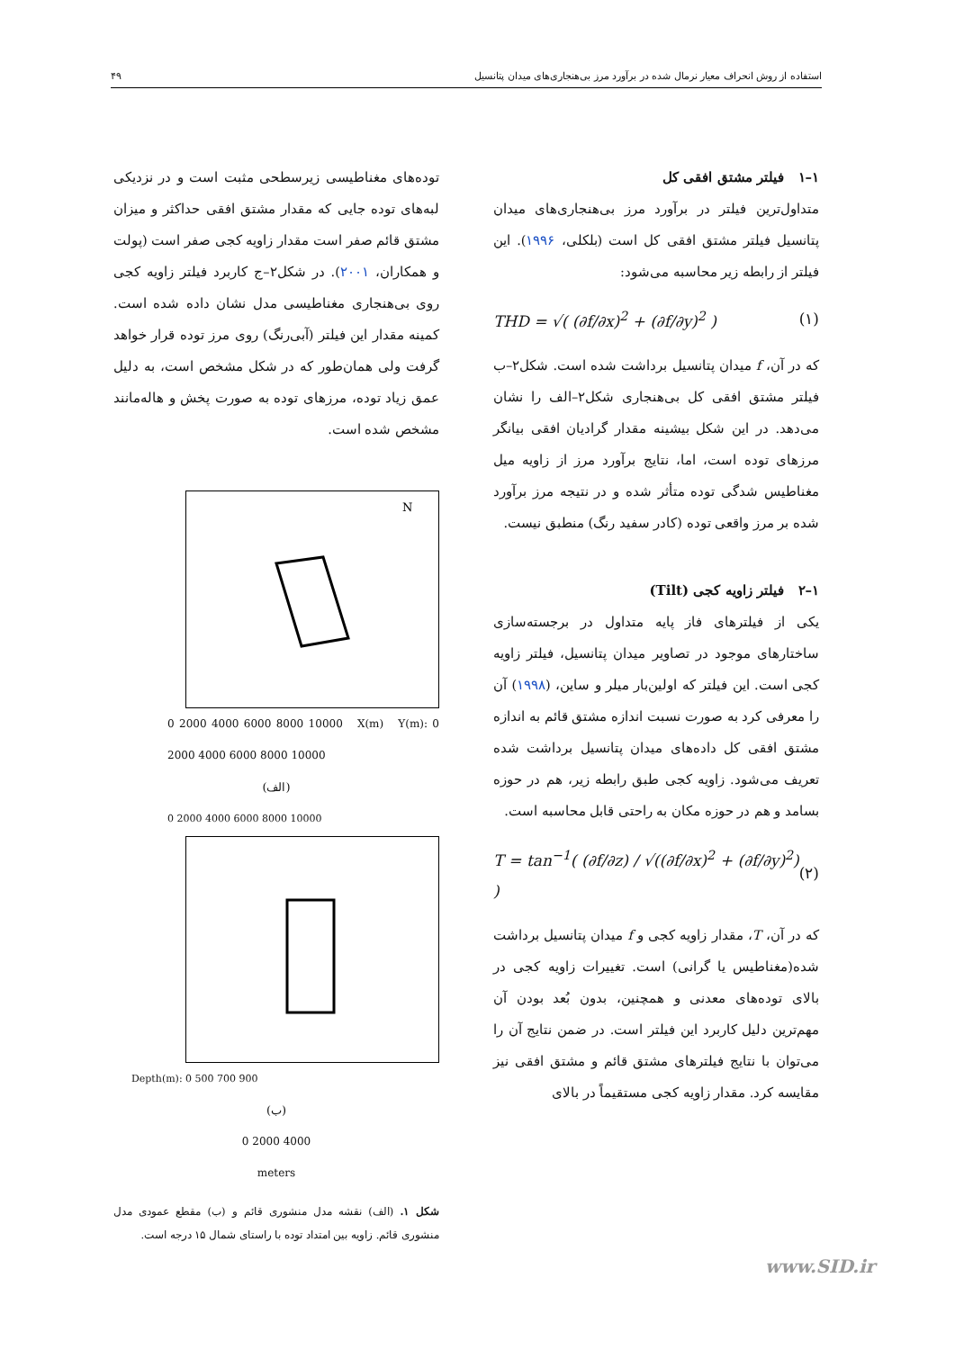استفاده از روش انحراف معیار نرمال شده در برآورد مرز بی‌هنجاری‌های میدان پتانسیل ۴۹
۱–۱ فیلتر مشتق افقی کل
متداول‌ترین فیلتر در برآورد مرز بی‌هنجاری‌های میدان پتانسیل فیلتر مشتق افقی کل است (بلکلی، ۱۹۹۶). این فیلتر از رابطه زیر محاسبه می‌شود:
THD = √( (∂f/∂x)<sup>2</sup> + (∂f/∂y)<sup>2</sup> ) (۱)
که در آن، f میدان پتانسیل برداشت شده است. شکل۲–ب فیلتر مشتق افقی کل بی‌هنجاری شکل۲–الف را نشان می‌دهد. در این شکل بیشینه مقدار گرادیان افقی بیانگر مرزهای توده است، اما، نتایج برآورد مرز از زاویه میل مغناطیس شدگی توده متأثر شده و در نتیجه مرز برآورد شده بر مرز واقعی توده (کادر سفید رنگ) منطبق نیست.
۱–۲ فیلتر زاویه کجی (Tilt)
یکی از فیلترهای فاز پایه متداول در برجسته‌سازی ساختارهای موجود در تصاویر میدان پتانسیل، فیلتر زاویه کجی است. این فیلتر که اولین‌بار میلر و ساین، (۱۹۹۸) آن را معرفی کرد به صورت نسبت اندازه مشتق قائم به اندازه مشتق افقی کل داده‌های میدان پتانسیل برداشت شده تعریف می‌شود. زاویه کجی طبق رابطه زیر، هم در حوزه بسامد و هم در حوزه مکان به راحتی قابل محاسبه است.
T = tan<sup>−1</sup>( (∂f/∂z) / √((∂f/∂x)<sup>2</sup> + (∂f/∂y)<sup>2</sup>) ) (۲)
که در آن، T، مقدار زاویه کجی و f میدان پتانسیل برداشت شده(مغناطیس یا گرانی) است. تغییرات زاویه کجی در بالای توده‌های معدنی و همچنین، بدون بُعد بودن آن مهم‌ترین دلیل کاربرد این فیلتر است. در ضمن نتایج آن را می‌توان با نتایج فیلترهای مشتق قائم و مشتق افقی نیز مقایسه کرد. مقدار زاویه کجی مستقیماً در بالای
توده‌های مغناطیسی زیرسطحی مثبت است و در نزدیکی لبه‌های توده جایی که مقدار مشتق افقی حداکثر و میزان مشتق قائم صفر است مقدار زاویه کجی صفر است (پولت و همکاران، ۲۰۰۱). در شکل۲–ج کاربرد فیلتر زاویه کجی روی بی‌هنجاری مغناطیسی مدل نشان داده شده است. کمینه مقدار این فیلتر (آبی‌رنگ) روی مرز توده قرار خواهد گرفت ولی همان‌طور که در شکل مشخص است، به دلیل عمق زیاد توده، مرزهای توده به صورت پخش و هاله‌مانند مشخص شده است.
N
0 2000 4000 6000 8000 10000 X(m) Y(m): 0 2000 4000 6000 8000 10000
(الف)
0 2000 4000 6000 8000 10000
Depth(m): 0 500 700 900
(ب)
0 2000 4000
meters
شکل ۱. (الف) نقشه مدل منشوری قائم و (ب) مقطع عمودی مدل منشوری قائم. زاویه بین امتداد توده با راستای شمال ۱۵ درجه است.
www.SID.ir